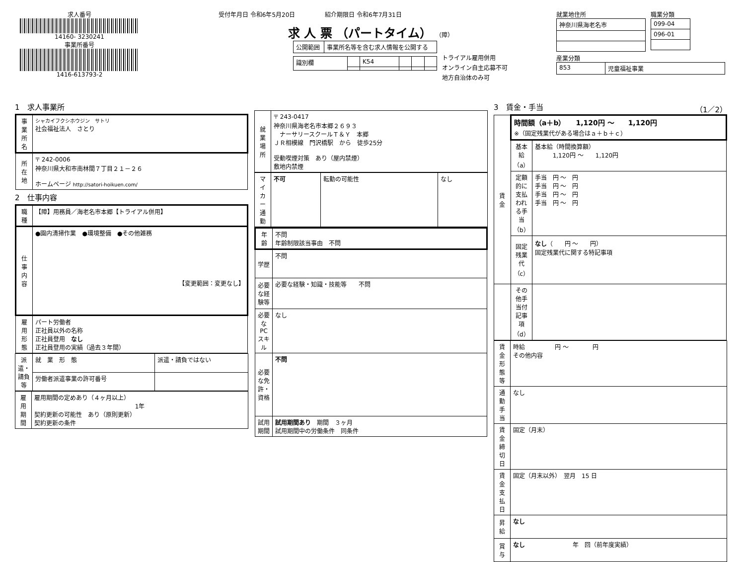求人番号
14160- 3230241
事業所番号
1416-613793-2
受付年月日 令和6年5月20日　　　　　紹介期限日 令和6年7月31日
求 人 票 （パートタイム） （障）
| 公開範囲 | 事業所名等を含む求人情報を公開する |
| 識別欄 | | K54 | | | |
トライアル雇用併用
オンライン自主応募不可
地方自治体のみ可
就業地住所
| 神奈川県海老名市 |
職業分類
| 099-04 |
| 096-01 |
産業分類
| 853 | 児童福祉事業 |
1　求人事業所
| 事業所名 | シャカイフクシホウジン サトリ 社会福祉法人 さとり |
| 所在地 | 〒 242-0006 神奈川県大和市南林間７丁目２１－２６ ホームページ http://satori-hoikuen.com/ |
2　仕事内容
| 職種 | 【障】用務員／海老名市本郷【トライアル併用】 |
| 仕事内容 | ●園内清掃作業 ●環境整備 ●その他雑務 【変更範囲：変更なし】 |
| 雇用形態 | パート労働者 正社員以外の名称 正社員登用 なし 正社員登用の実績（過去３年間） |
| 派遣・請負等 | 就 業 形 態 | 派遣・請負ではない |
| | 労働者派遣事業の許可番号 | |
| 雇用期間 | 雇用期間の定めあり（４ヶ月以上） 1年 契約更新の可能性 あり（原則更新） 契約更新の条件 |
| 就業場所 | 〒 243-0417 神奈川県海老名市本郷２６９３ ナーサリースクールＴ＆Ｙ 本郷 ＪＲ相模線 門沢橋駅 から 徒歩25分 受動喫煙対策 あり（屋内禁煙） 敷地内禁煙 |
| マイカー通勤 | 不可 | 転勤の可能性 | なし |
| 年齢 | 不問 年齢制限該当事由 不問 |
| 学歴 | 不問 |
| 必要な経験等 | 必要な経験・知識・技能等 不問 |
| 必要なPCスキル | なし |
| 必要な免許・資格 | 不問 |
| 試用期間 | 試用期間あり 期間 ３ヶ月 試用期間中の労働条件 同条件 |
3　賃金・手当 （1／2）
| 賃金 | 時間額（a＋b） 1,120円 ～ 1,120円 ※（固定残業代がある場合はａ＋ｂ＋ｃ） | |
| | 基本給（a） | 基本給（時間換算額） 1,120円 ～ 1,120円 |
| | 定額的に支払われる手当（b） | 手当 円 ～ 円 手当 円 ～ 円 手当 円 ～ 円 手当 円 ～ 円 |
| | 固定残業代（c） | なし （ 円 ～ 円） 固定残業代に関する特記事項 |
| | その他手当付記事項（d） | |
| 賃金形態等 | 時給 円 ～ 円 その他内容 |
| 通勤手当 | なし |
| 賃金締切日 | 固定（月末） |
| 賃金支払日 | 固定（月末以外） 翌月 15 日 |
| 昇給 | なし |
| 賞与 | なし 年 回（前年度実績） |